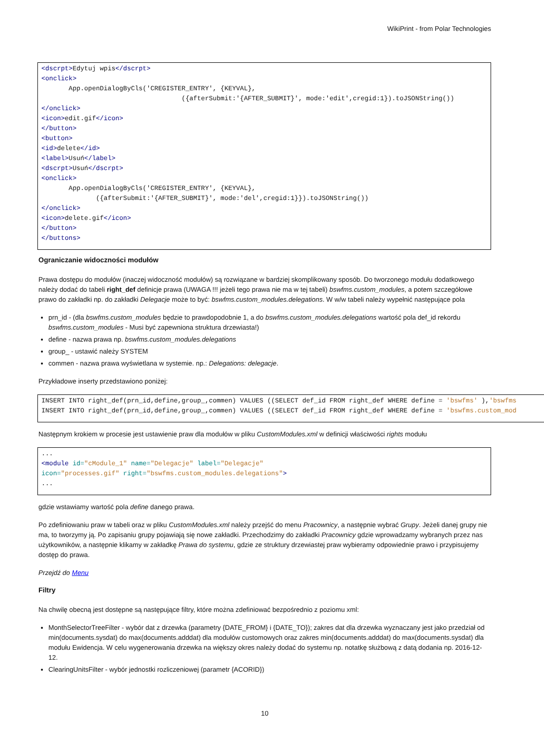WikiPrint - from Polar Technologies
<dscrpt>Edytuj wpis</dscrpt>
<onclick>
       App.openDialogByCls('CREGISTER_ENTRY', {KEYVAL},
                                    ({afterSubmit:'{AFTER_SUBMIT}', mode:'edit',cregid:1}).toJSONString())
</onclick>
<icon>edit.gif</icon>
</button>
<button>
<id>delete</id>
<label>Usuń</label>
<dscrpt>Usuń</dscrpt>
<onclick>
       App.openDialogByCls('CREGISTER_ENTRY', {KEYVAL},
              ({afterSubmit:'{AFTER_SUBMIT}', mode:'del',cregid:1}}).toJSONString())
</onclick>
<icon>delete.gif</icon>
</button>
</buttons>
Ograniczanie widoczności modułów
Prawa dostępu do modułów (inaczej widoczność modułów) są rozwiązane w bardziej skomplikowany sposób. Do tworzonego modułu dodatkowego należy dodać do tabeli right_def definicje prawa (UWAGA !!! jeżeli tego prawa nie ma w tej tabeli) bswfms.custom_modules, a potem szczegółowe prawo do zakładki np. do zakładki Delegacje może to być: bswfms.custom_modules.delegations. W w/w tabeli należy wypełnić następujące pola
prn_id - (dla bswfms.custom_modules będzie to prawdopodobnie 1, a do bswfms.custom_modules.delegations wartość pola def_id rekordu bswfms.custom_modules - Musi być zapewniona struktura drzewiasta!)
define - nazwa prawa np. bswfms.custom_modules.delegations
group_ - ustawić należy SYSTEM
commen - nazwa prawa wyświetlana w systemie. np.: Delegations: delegacje.
Przykładowe inserty przedstawiono poniżej:
INSERT INTO right_def(prn_id,define,group_,commen) VALUES ((SELECT def_id FROM right_def WHERE define = 'bswfms' ),'bswfms
INSERT INTO right_def(prn_id,define,group_,commen) VALUES ((SELECT def_id FROM right_def WHERE define = 'bswfms.custom_mod
Następnym krokiem w procesie jest ustawienie praw dla modułów w pliku CustomModules.xml w definicji właściwości rights modułu
...
<module id="cModule_1" name="Delegacje" label="Delegacje"
icon="processes.gif" right="bswfms.custom_modules.delegations">
...
gdzie wstawiamy wartość pola define danego prawa.
Po zdefiniowaniu praw w tabeli oraz w pliku CustomModules.xml należy przejść do menu Pracownicy, a następnie wybrać Grupy. Jeżeli danej grupy nie ma, to tworzymy ją. Po zapisaniu grupy pojawiają się nowe zakładki. Przechodzimy do zakładki Pracownicy gdzie wprowadzamy wybranych przez nas użytkowników, a następnie klikamy w zakładkę Prawa do systemu, gdzie ze struktury drzewiastej praw wybieramy odpowiednie prawo i przypisujemy dostęp do prawa.
Przejdź do Menu
Filtry
Na chwilę obecną jest dostępne są następujące filtry, które można zdefiniować bezpośrednio z poziomu xml:
MonthSelectorTreeFilter - wybór dat z drzewka (parametry {DATE_FROM} i {DATE_TO}); zakres dat dla drzewka wyznaczany jest jako przedział od min(documents.sysdat) do max(documents.adddat) dla modułów customowych oraz zakres min(documents.adddat) do max(documents.sysdat) dla modułu Ewidencja. W celu wygenerowania drzewka na większy okres należy dodać do systemu np. notatkę służbową z datą dodania np. 2016-12-12.
ClearingUnitsFilter - wybór jednostki rozliczeniowej (parametr {ACORID})
10